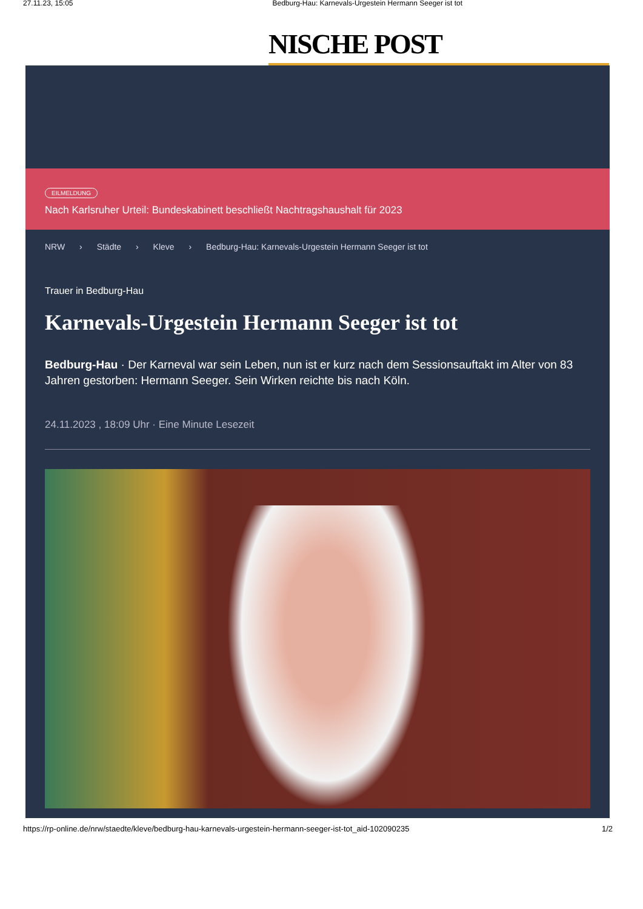27.11.23, 15:05 Bedburg-Hau: Karnevals-Urgestein Hermann Seeger ist tot
NISCHE POST
EILMELDUNG
Nach Karlsruher Urteil: Bundeskabinett beschließt Nachtragshaushalt für 2023
NRW › Städte › Kleve › Bedburg-Hau: Karnevals-Urgestein Hermann Seeger ist tot
Trauer in Bedburg-Hau
Karnevals-Urgestein Hermann Seeger ist tot
Bedburg-Hau · Der Karneval war sein Leben, nun ist er kurz nach dem Sessionsauftakt im Alter von 83 Jahren gestorben: Hermann Seeger. Sein Wirken reichte bis nach Köln.
24.11.2023 , 18:09 Uhr · Eine Minute Lesezeit
https://rp-online.de/nrw/staedte/kleve/bedburg-hau-karnevals-urgestein-hermann-seeger-ist-tot_aid-102090235 1/2